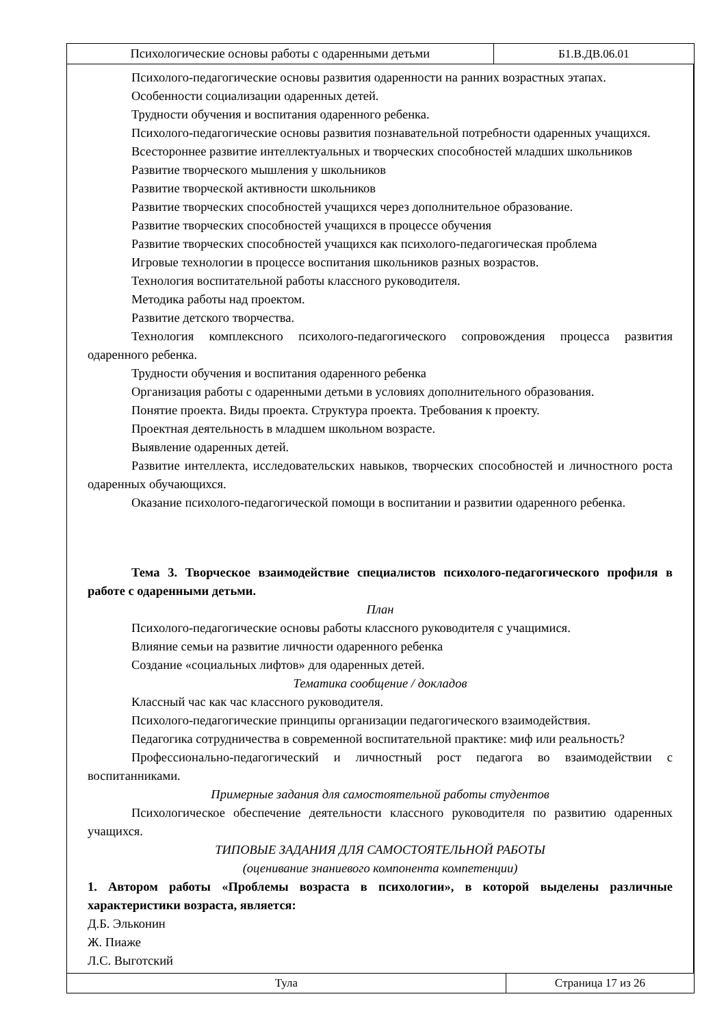| Психологические основы работы с одаренными детьми | Б1.В.ДВ.06.01 |
Психолого-педагогические основы развития одаренности на ранних возрастных этапах.
Особенности социализации одаренных детей.
Трудности обучения и воспитания одаренного ребенка.
Психолого-педагогические основы развития познавательной потребности одаренных учащихся.
Всестороннее развитие интеллектуальных и творческих способностей младших школьников
Развитие творческого мышления у школьников
Развитие творческой активности школьников
Развитие творческих способностей учащихся через дополнительное образование.
Развитие творческих способностей учащихся в процессе обучения
Развитие творческих способностей учащихся как психолого-педагогическая проблема
Игровые технологии в процессе воспитания школьников разных возрастов.
Технология воспитательной работы классного руководителя.
Методика работы над проектом.
Развитие детского творчества.
Технология комплексного психолого-педагогического сопровождения процесса развития одаренного ребенка.
Трудности обучения и воспитания одаренного ребенка
Организация работы с одаренными детьми в условиях дополнительного образования.
Понятие проекта. Виды проекта. Структура проекта. Требования к проекту.
Проектная деятельность в младшем школьном возрасте.
Выявление одаренных детей.
Развитие интеллекта, исследовательских навыков, творческих способностей и личностного роста одаренных обучающихся.
Оказание психолого-педагогической помощи в воспитании и развитии одаренного ребенка.
Тема 3. Творческое взаимодействие специалистов психолого-педагогического профиля в работе с одаренными детьми.
План
Психолого-педагогические основы работы классного руководителя с учащимися.
Влияние семьи на развитие личности одаренного ребенка
Создание «социальных лифтов» для одаренных детей.
Тематика сообщение / докладов
Классный час как час классного руководителя.
Психолого-педагогические принципы организации педагогического взаимодействия.
Педагогика сотрудничества в современной воспитательной практике: миф или реальность?
Профессионально-педагогический и личностный рост педагога во взаимодействии с воспитанниками.
Примерные задания для самостоятельной работы студентов
Психологическое обеспечение деятельности классного руководителя по развитию одаренных учащихся.
ТИПОВЫЕ ЗАДАНИЯ ДЛЯ САМОСТОЯТЕЛЬНОЙ РАБОТЫ
(оценивание знаниевого компонента компетенции)
1. Автором работы «Проблемы возраста в психологии», в которой выделены различные характеристики возраста, является:
Д.Б. Эльконин
Ж. Пиаже
Л.С. Выготский
| Тула | Страница 17 из 26 |